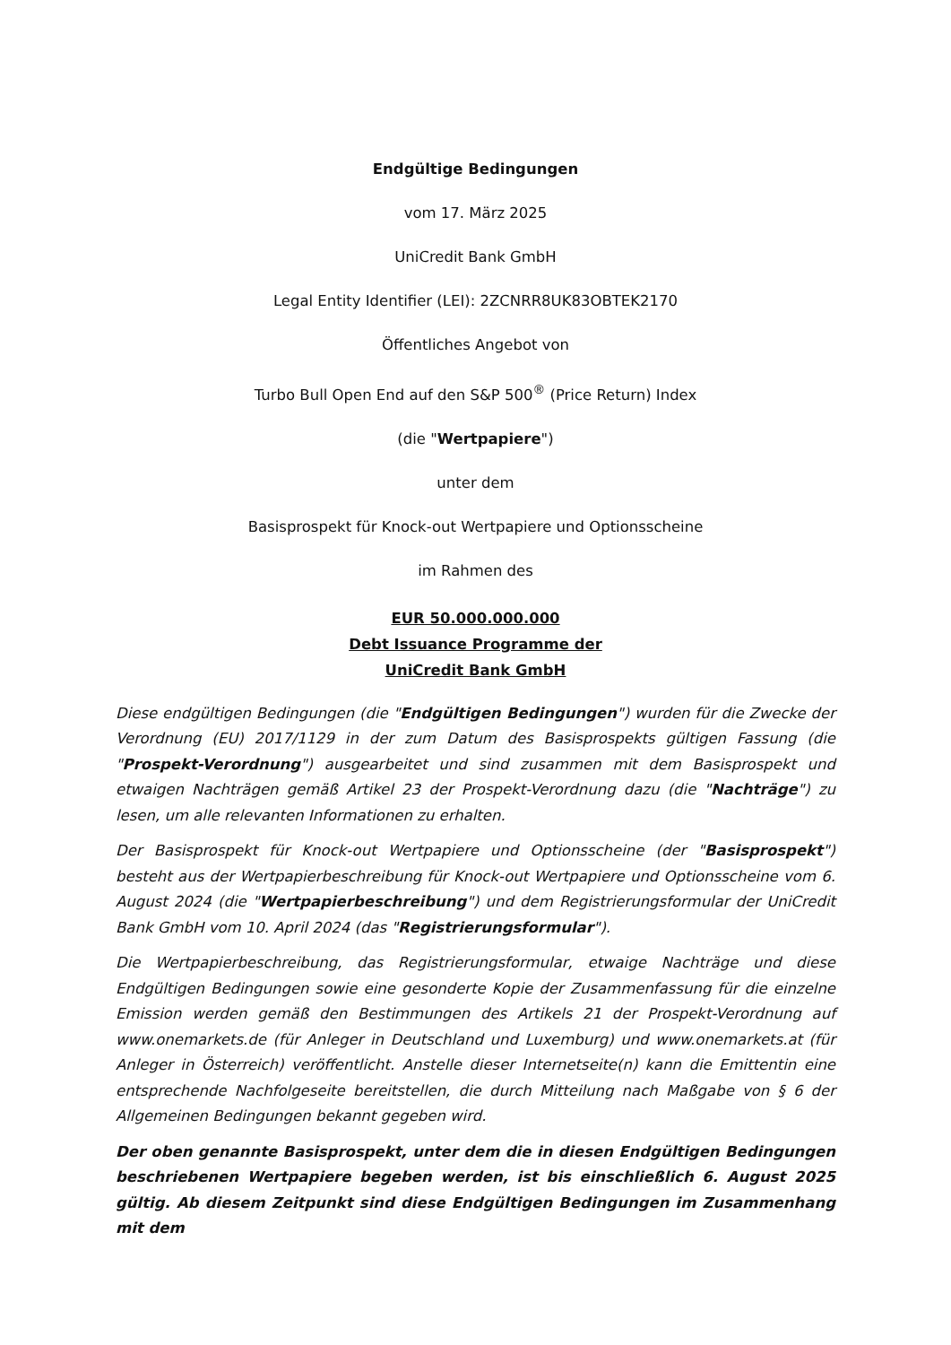Endgültige Bedingungen
vom 17. März 2025
UniCredit Bank GmbH
Legal Entity Identifier (LEI): 2ZCNRR8UK83OBTEK2170
Öffentliches Angebot von
Turbo Bull Open End auf den S&P 500<sup>®</sup> (Price Return) Index
(die "Wertpapiere")
unter dem
Basisprospekt für Knock-out Wertpapiere und Optionsscheine
im Rahmen des
EUR 50.000.000.000
Debt Issuance Programme der
UniCredit Bank GmbH
Diese endgültigen Bedingungen (die "Endgültigen Bedingungen") wurden für die Zwecke der Verordnung (EU) 2017/1129 in der zum Datum des Basisprospekts gültigen Fassung (die "Prospekt-Verordnung") ausgearbeitet und sind zusammen mit dem Basisprospekt und etwaigen Nachträgen gemäß Artikel 23 der Prospekt-Verordnung dazu (die "Nachträge") zu lesen, um alle relevanten Informationen zu erhalten.
Der Basisprospekt für Knock-out Wertpapiere und Optionsscheine (der "Basisprospekt") besteht aus der Wertpapierbeschreibung für Knock-out Wertpapiere und Optionsscheine vom 6. August 2024 (die "Wertpapierbeschreibung") und dem Registrierungsformular der UniCredit Bank GmbH vom 10. April 2024 (das "Registrierungsformular").
Die Wertpapierbeschreibung, das Registrierungsformular, etwaige Nachträge und diese Endgültigen Bedingungen sowie eine gesonderte Kopie der Zusammenfassung für die einzelne Emission werden gemäß den Bestimmungen des Artikels 21 der Prospekt-Verordnung auf www.onemarkets.de (für Anleger in Deutschland und Luxemburg) und www.onemarkets.at (für Anleger in Österreich) veröffentlicht. Anstelle dieser Internetseite(n) kann die Emittentin eine entsprechende Nachfolgeseite bereitstellen, die durch Mitteilung nach Maßgabe von § 6 der Allgemeinen Bedingungen bekannt gegeben wird.
Der oben genannte Basisprospekt, unter dem die in diesen Endgültigen Bedingungen beschriebenen Wertpapiere begeben werden, ist bis einschließlich 6. August 2025 gültig. Ab diesem Zeitpunkt sind diese Endgültigen Bedingungen im Zusammenhang mit dem